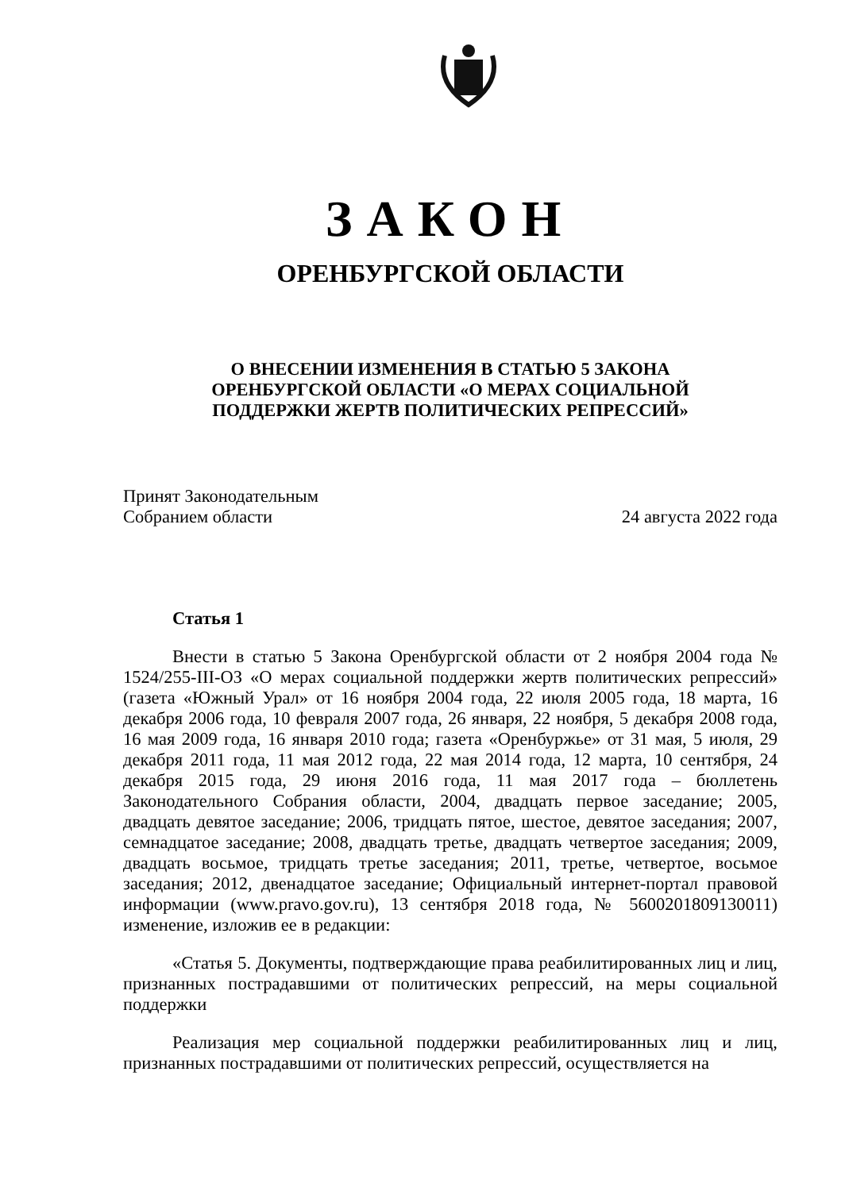ЗАКОН
ОРЕНБУРГСКОЙ ОБЛАСТИ
О ВНЕСЕНИИ ИЗМЕНЕНИЯ В СТАТЬЮ 5 ЗАКОНА
ОРЕНБУРГСКОЙ ОБЛАСТИ «О МЕРАХ СОЦИАЛЬНОЙ
ПОДДЕРЖКИ ЖЕРТВ ПОЛИТИЧЕСКИХ РЕПРЕССИЙ»
Принят Законодательным
Собранием области
24 августа 2022 года
Статья 1
Внести в статью 5 Закона Оренбургской области от 2 ноября 2004 года № 1524/255-III-ОЗ «О мерах социальной поддержки жертв политических репрессий» (газета «Южный Урал» от 16 ноября 2004 года, 22 июля 2005 года, 18 марта, 16 декабря 2006 года, 10 февраля 2007 года, 26 января, 22 ноября, 5 декабря 2008 года, 16 мая 2009 года, 16 января 2010 года; газета «Оренбуржье» от 31 мая, 5 июля, 29 декабря 2011 года, 11 мая 2012 года, 22 мая 2014 года, 12 марта, 10 сентября, 24 декабря 2015 года, 29 июня 2016 года, 11 мая 2017 года – бюллетень Законодательного Собрания области, 2004, двадцать первое заседание; 2005, двадцать девятое заседание; 2006, тридцать пятое, шестое, девятое заседания; 2007, семнадцатое заседание; 2008, двадцать третье, двадцать четвертое заседания; 2009, двадцать восьмое, тридцать третье заседания; 2011, третье, четвертое, восьмое заседания; 2012, двенадцатое заседание; Официальный интернет-портал правовой информации (www.pravo.gov.ru), 13 сентября 2018 года, № 5600201809130011) изменение, изложив ее в редакции:
«Статья 5. Документы, подтверждающие права реабилитированных лиц и лиц, признанных пострадавшими от политических репрессий, на меры социальной поддержки
Реализация мер социальной поддержки реабилитированных лиц и лиц, признанных пострадавшими от политических репрессий, осуществляется на